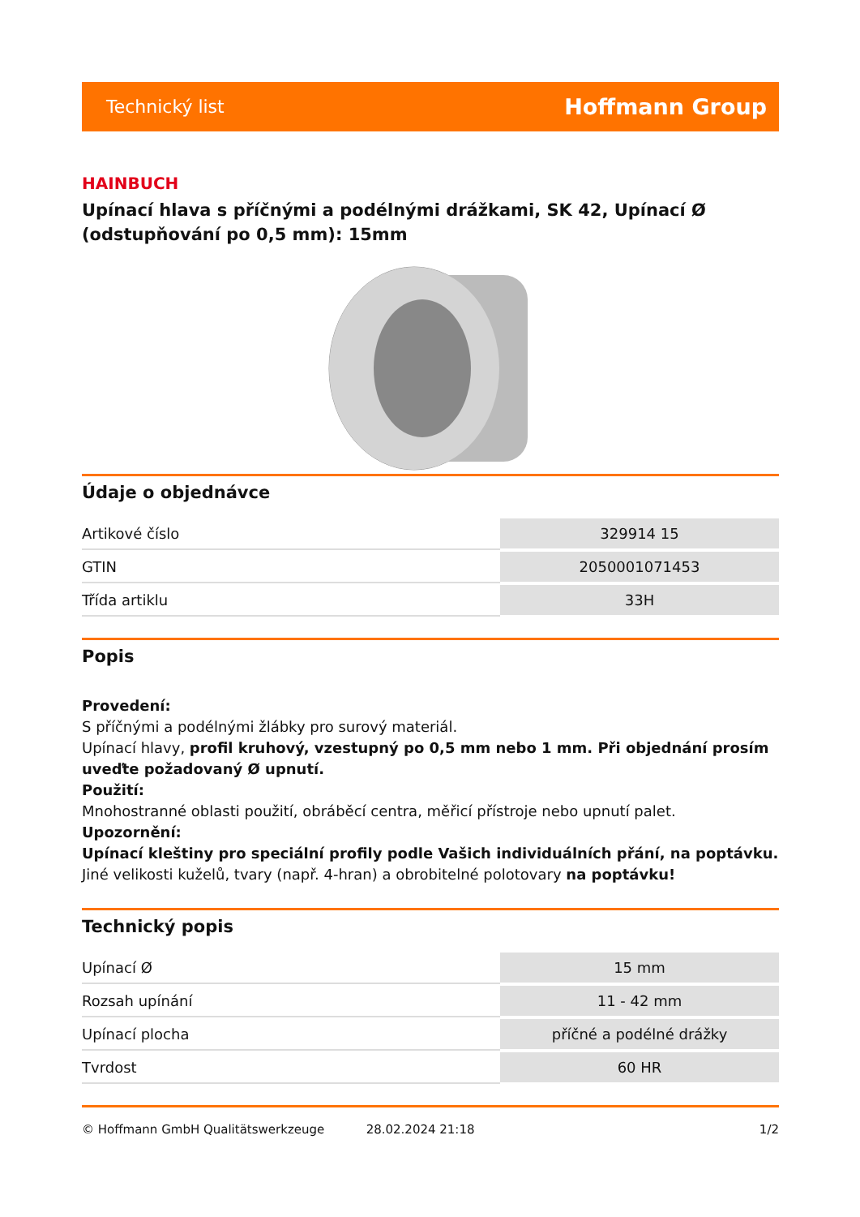Technický list Hoffmann Group
HAINBUCH
Upínací hlava s příčnými a podélnými drážkami, SK 42, Upínací Ø (odstupňování po 0,5 mm): 15mm
Údaje o objednávce
| Artikové číslo | 329914 15 |
| GTIN | 2050001071453 |
| Třída artiklu | 33H |
Popis
Provedení:
S příčnými a podélnými žlábky pro surový materiál.
Upínací hlavy, profil kruhový, vzestupný po 0,5 mm nebo 1 mm. Při objednání prosím uveďte požadovaný Ø upnutí.
Použití:
Mnohostranné oblasti použití, obráběcí centra, měřicí přístroje nebo upnutí palet.
Upozornění:
Upínací kleštiny pro speciální profily podle Vašich individuálních přání, na poptávku.
Jiné velikosti kuželů, tvary (např. 4-hran) a obrobitelné polotovary na poptávku!
Technický popis
| Upínací Ø | 15 mm |
| Rozsah upínání | 11 - 42 mm |
| Upínací plocha | příčné a podélné drážky |
| Tvrdost | 60 HR |
© Hoffmann GmbH Qualitätswerkzeuge 28.02.2024 21:18 1/2